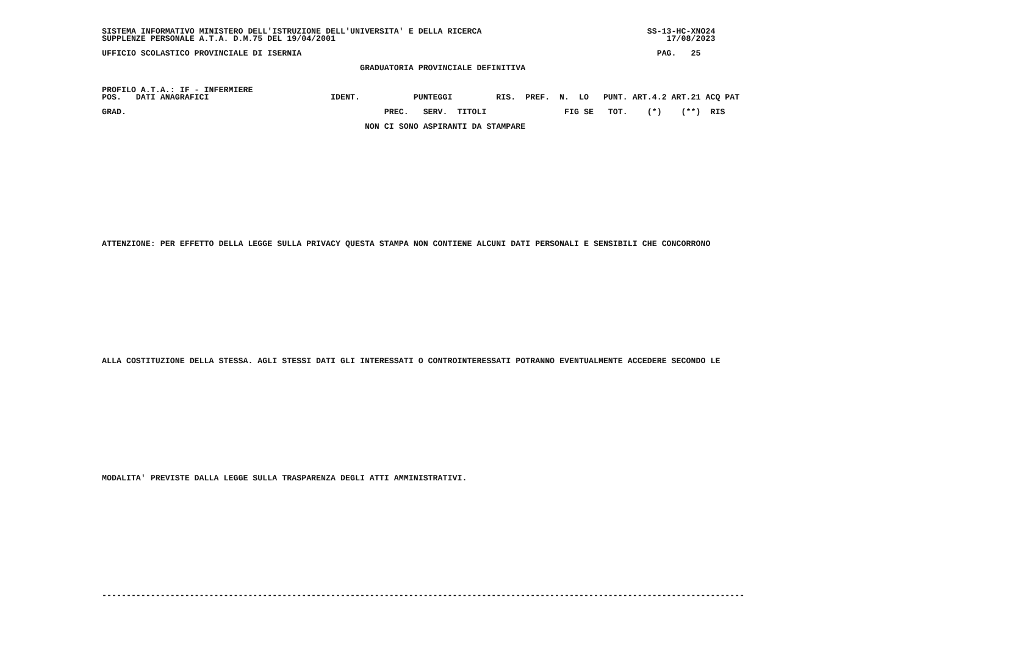SISTEMA INFORMATIVO MINISTERO DELL'ISTRUZIONE DELL'UNIVERSITA' E DELLA RICERCA                                  SS-13-HC-XNO24
SUPPLENZE PERSONALE A.T.A. D.M.75 DEL 19/04/2001                                                                    17/08/2023

UFFICIO SCOLASTICO PROVINCIALE DI ISERNIA                                                                         PAG.   25

                                                     GRADUATORIA PROVINCIALE DEFINITIVA


PROFILO A.T.A.: IF - INFERMIERE
POS.   DATI ANAGRAFICI                         IDENT.           PUNTEGGI         RIS.  PREF.  N.  LO   PUNT. ART.4.2 ART.21 ACQ PAT

GRAD.                                                     PREC.   SERV.  TITOLI                FIG SE   TOT.    (*)    (**)  RIS

                                                      NON CI SONO ASPIRANTI DA STAMPARE















ATTENZIONE: PER EFFETTO DELLA LEGGE SULLA PRIVACY QUESTA STAMPA NON CONTIENE ALCUNI DATI PERSONALI E SENSIBILI CHE CONCORRONO















ALLA COSTITUZIONE DELLA STESSA. AGLI STESSI DATI GLI INTERESSATI O CONTROINTERESSATI POTRANNO EVENTUALMENTE ACCEDERE SECONDO LE















MODALITA' PREVISTE DALLA LEGGE SULLA TRASPARENZA DEGLI ATTI AMMINISTRATIVI.















------------------------------------------------------------------------------------------------------------------------------------